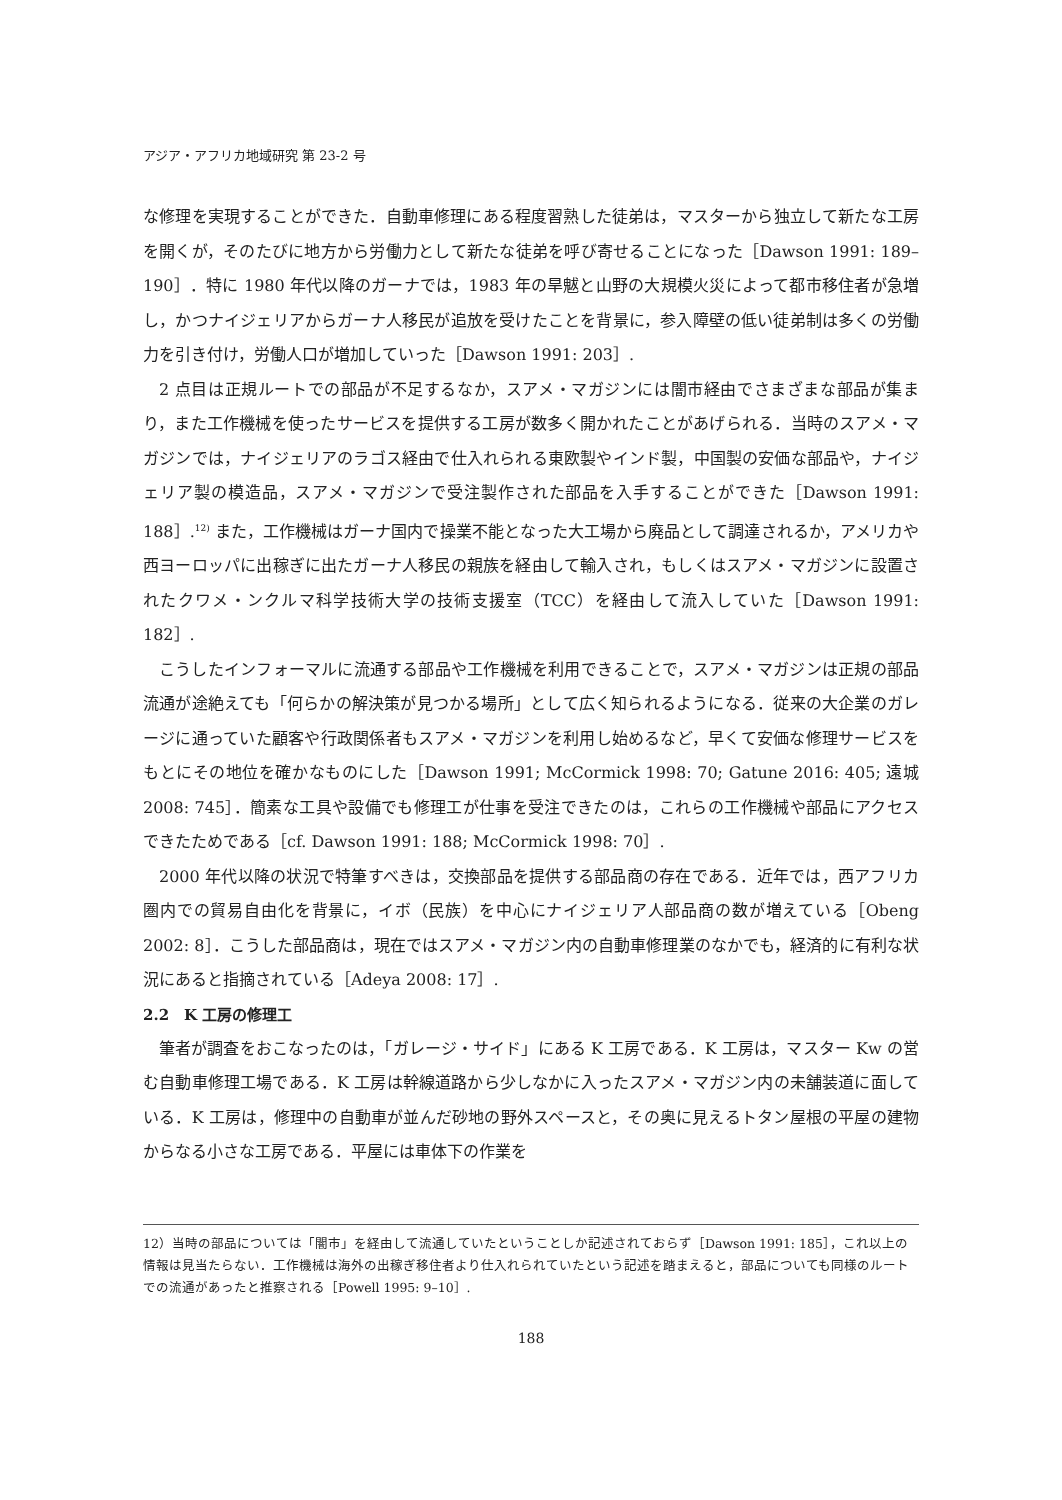アジア・アフリカ地域研究 第 23-2 号
な修理を実現することができた．自動車修理にある程度習熟した徒弟は，マスターから独立して新たな工房を開くが，そのたびに地方から労働力として新たな徒弟を呼び寄せることになった［Dawson 1991: 189–190］．特に 1980 年代以降のガーナでは，1983 年の旱魃と山野の大規模火災によって都市移住者が急増し，かつナイジェリアからガーナ人移民が追放を受けたことを背景に，参入障壁の低い徒弟制は多くの労働力を引き付け，労働人口が増加していった［Dawson 1991: 203］.
2 点目は正規ルートでの部品が不足するなか，スアメ・マガジンには闇市経由でさまざまな部品が集まり，また工作機械を使ったサービスを提供する工房が数多く開かれたことがあげられる．当時のスアメ・マガジンでは，ナイジェリアのラゴス経由で仕入れられる東欧製やインド製，中国製の安価な部品や，ナイジェリア製の模造品，スアメ・マガジンで受注製作された部品を入手することができた［Dawson 1991: 188］.<sup>12)</sup> また，工作機械はガーナ国内で操業不能となった大工場から廃品として調達されるか，アメリカや西ヨーロッパに出稼ぎに出たガーナ人移民の親族を経由して輸入され，もしくはスアメ・マガジンに設置されたクワメ・ンクルマ科学技術大学の技術支援室（TCC）を経由して流入していた［Dawson 1991: 182］.
こうしたインフォーマルに流通する部品や工作機械を利用できることで，スアメ・マガジンは正規の部品流通が途絶えても「何らかの解決策が見つかる場所」として広く知られるようになる．従来の大企業のガレージに通っていた顧客や行政関係者もスアメ・マガジンを利用し始めるなど，早くて安価な修理サービスをもとにその地位を確かなものにした［Dawson 1991; McCormick 1998: 70; Gatune 2016: 405; 遠城 2008: 745］．簡素な工具や設備でも修理工が仕事を受注できたのは，これらの工作機械や部品にアクセスできたためである［cf. Dawson 1991: 188; McCormick 1998: 70］.
2000 年代以降の状況で特筆すべきは，交換部品を提供する部品商の存在である．近年では，西アフリカ圏内での貿易自由化を背景に，イボ（民族）を中心にナイジェリア人部品商の数が増えている［Obeng 2002: 8］．こうした部品商は，現在ではスアメ・マガジン内の自動車修理業のなかでも，経済的に有利な状況にあると指摘されている［Adeya 2008: 17］.
2.2　K 工房の修理工
筆者が調査をおこなったのは，「ガレージ・サイド」にある K 工房である．K 工房は，マスター Kw の営む自動車修理工場である．K 工房は幹線道路から少しなかに入ったスアメ・マガジン内の未舗装道に面している．K 工房は，修理中の自動車が並んだ砂地の野外スペースと，その奥に見えるトタン屋根の平屋の建物からなる小さな工房である．平屋には車体下の作業を
12）当時の部品については「闇市」を経由して流通していたということしか記述されておらず［Dawson 1991: 185］，これ以上の情報は見当たらない．工作機械は海外の出稼ぎ移住者より仕入れられていたという記述を踏まえると，部品についても同様のルートでの流通があったと推察される［Powell 1995: 9–10］.
188